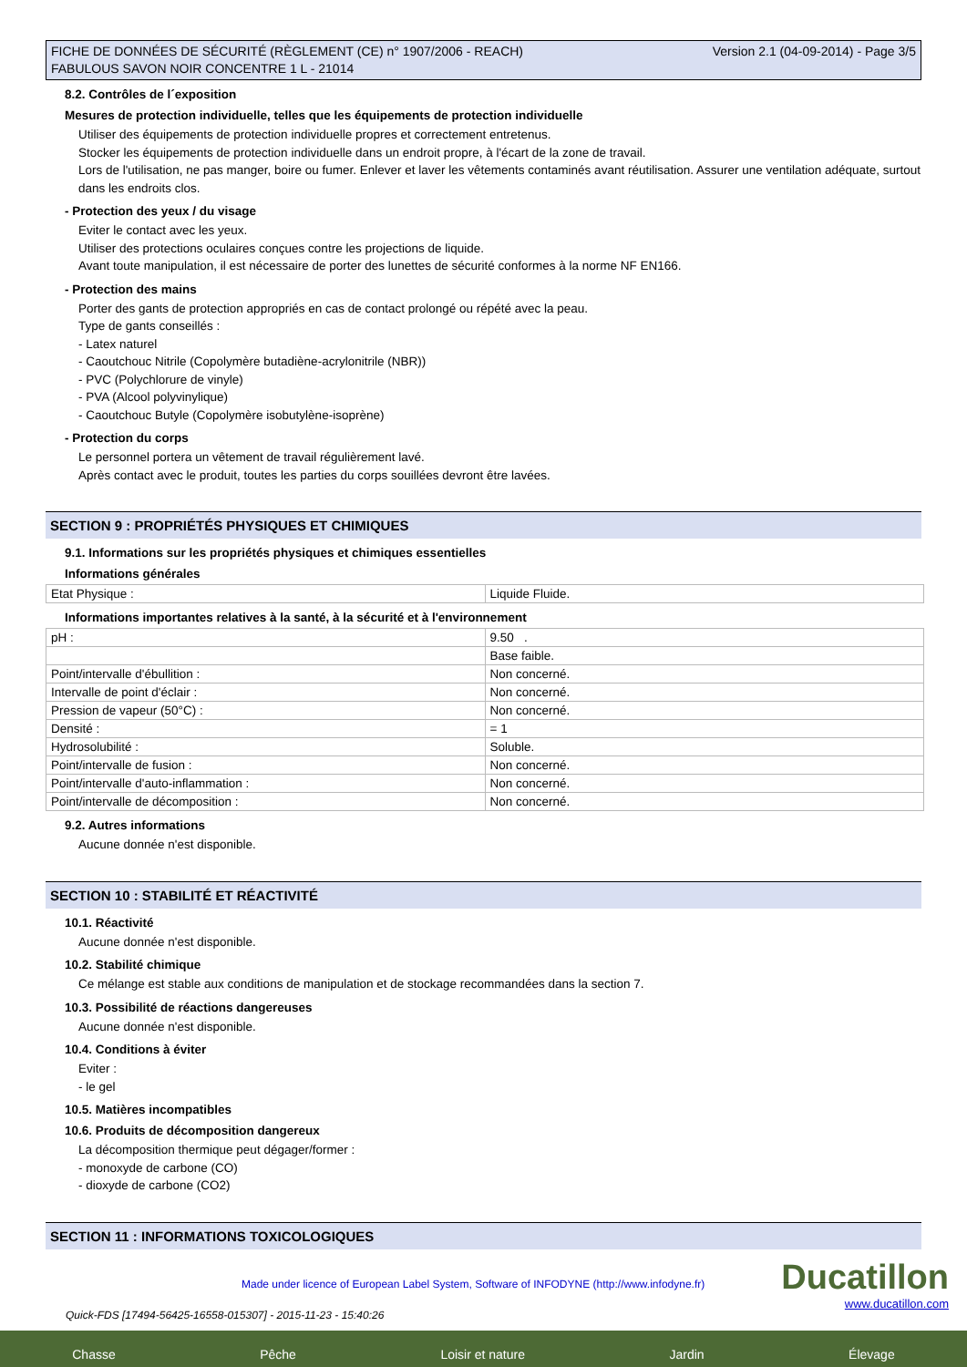FICHE DE DONNÉES DE SÉCURITÉ (RÈGLEMENT (CE) n° 1907/2006 - REACH)
FABULOUS SAVON NOIR CONCENTRE 1 L - 21014
Version 2.1 (04-09-2014) - Page 3/5
8.2. Contrôles de l´exposition
Mesures de protection individuelle, telles que les équipements de protection individuelle
Utiliser des équipements de protection individuelle propres et correctement entretenus.
Stocker les équipements de protection individuelle dans un endroit propre, à l'écart de la zone de travail.
Lors de l'utilisation, ne pas manger, boire ou fumer. Enlever et laver les vêtements contaminés avant réutilisation. Assurer une ventilation adéquate, surtout dans les endroits clos.
- Protection des yeux / du visage
Eviter le contact avec les yeux.
Utiliser des protections oculaires conçues contre les projections de liquide.
Avant toute manipulation, il est nécessaire de porter des lunettes de sécurité conformes à la norme NF EN166.
- Protection des mains
Porter des gants de protection appropriés en cas de contact prolongé ou répété avec la peau.
Type de gants conseillés :
- Latex naturel
- Caoutchouc Nitrile (Copolymère butadiène-acrylonitrile (NBR))
- PVC (Polychlorure de vinyle)
- PVA (Alcool polyvinylique)
- Caoutchouc Butyle (Copolymère isobutylène-isoprène)
- Protection du corps
Le personnel portera un vêtement de travail régulièrement lavé.
Après contact avec le produit, toutes les parties du corps souillées devront être lavées.
SECTION 9 : PROPRIÉTÉS PHYSIQUES ET CHIMIQUES
9.1. Informations sur les propriétés physiques et chimiques essentielles
Informations générales
| Etat Physique : | Liquide Fluide. |
Informations importantes relatives à la santé, à la sécurité et à l'environnement
| pH : | 9.50 . |
| | Base faible. |
| Point/intervalle d'ébullition : | Non concerné. |
| Intervalle de point d'éclair : | Non concerné. |
| Pression de vapeur (50°C) : | Non concerné. |
| Densité : | = 1 |
| Hydrosolubilité : | Soluble. |
| Point/intervalle de fusion : | Non concerné. |
| Point/intervalle d'auto-inflammation : | Non concerné. |
| Point/intervalle de décomposition : | Non concerné. |
9.2. Autres informations
Aucune donnée n'est disponible.
SECTION 10 : STABILITÉ ET RÉACTIVITÉ
10.1. Réactivité
Aucune donnée n'est disponible.
10.2. Stabilité chimique
Ce mélange est stable aux conditions de manipulation et de stockage recommandées dans la section 7.
10.3. Possibilité de réactions dangereuses
Aucune donnée n'est disponible.
10.4. Conditions à éviter
Eviter :
- le gel
10.5. Matières incompatibles
10.6. Produits de décomposition dangereux
La décomposition thermique peut dégager/former :
- monoxyde de carbone (CO)
- dioxyde de carbone (CO2)
SECTION 11 : INFORMATIONS TOXICOLOGIQUES
Made under licence of European Label System, Software of INFODYNE (http://www.infodyne.fr)
Ducatillon
www.ducatillon.com
Quick-FDS [17494-56425-16558-015307] - 2015-11-23 - 15:40:26
Chasse Pêche Loisir et nature Jardin Élevage